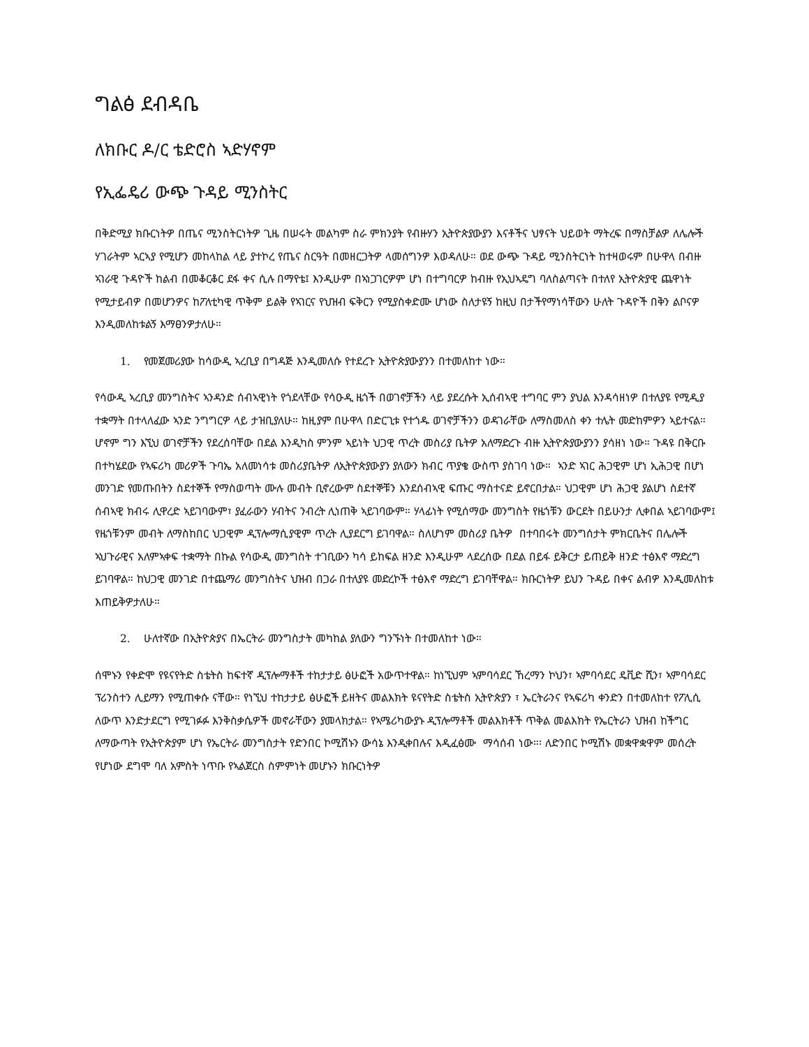ግልፅ ደብዳቤ
ለክቡር ዶ/ር ቴድሮስ ኣድሃኖም
የኢፌዴሪ ውጭ ጉዳይ ሚንስትር
በቅድሚያ ክቡርነትዎ በጤና ሚንስትርነትዎ ጊዜ በሠሩት መልካም ስራ ምክንያት የብዙሃን ኢትዮጵያውያን እናቶችና ህፃናት ህይወት ማትረፍ በማስቻልዎ ለሌሎች ሃገራትም ኣርኣያ የሚሆን መከላከል ላይ ያተኮረ የጤና ስርዓት በመዘርጋትዎ ላመሰግንዎ እወዳለሁ። ወደ ውጭ ጉዳይ ሚንስትርነት ከተዛወሩም በሁዋላ በብዙ ኣገራዊ ጉዳዮች ከልብ በመቆርቆር ደፋ ቀና ሲሉ በማየቴ፤ እንዲሁም በኣነጋገርዎም ሆነ በተግባርዎ ከብዙ የኢህኣዴግ ባለስልጣናት በተለየ ኢትዮጵያዊ ጨዋነት የሚታይብዎ በመሆንዎና ከፖለቲካዊ ጥቅም ይልቅ የኣገርና የህዝብ ፍቅርን የሚያስቀድሙ ሆነው ስለታዩኝ ከዚህ በታችየማነሳቸውን ሁለት ጉዳዮች በቅን ልቦናዎ እንዲመለከቱልኝ እማፀንዎታለሁ።
1. የመጀመሪያው ከሳውዲ ኣረቢያ በግዳጅ እንዲመለሱ የተደረጉ ኢትዮጵያውያንን በተመለከተ ነው።
የሳውዲ ኣረቢያ መንግስትና ኣንዳንድ ሰብኣዊነት የጎደላቸው የሳዑዲ ዜጎች በወገኖቻችን ላይ ያደረሱት ኢሰብኣዊ ተግባር ምን ያህል እንዳሳዘነዎ በተለያዩ የሚዲያ ተቋማት በተላለፈው ኣንድ ንግግርዎ ላይ ታዝቢያለሁ። ከዚያም በሁዋላ በድርጊቱ የተጎዱ ወገኖቻችንን ወዳገራቸው ለማስመለስ ቀን ተሌት መድከምዎን ኣይተናል። ሆኖም ግን እኚህ ወገኖቻችን የደረሰባቸው በደል እንዲካስ ምንም ኣይነት ህጋዊ ጥረት መስሪያ ቤትዎ አለማድረጉ ብዙ ኢትዮጵያውያንን ያሳዘነ ነው። ጉዳዩ በቅርቡ በተካሄደው የኣፍሪካ መሪዎች ጉባኤ አለመነሳቱ መስሪያቤትዎ ለኢትዮጵያውያን ያለውን ክብር ጥያቄ ውስጥ ያስገባ ነው። ኣንድ ኣገር ሕጋዊም ሆነ ኢሕጋዊ በሆነ መንገድ የመጡበትን ስደተኞች የማስወጣት ሙሉ መብት ቢኖረውም ስደተኞቹን እንደሰብኣዊ ፍጡር ማስተናድ ይኖርበታል። ህጋዊም ሆነ ሕጋዊ ያልሆነ ስደተኛ ሰብኣዊ ክብሩ ሊዋረድ ኣይገባውም፣ ያፈራውን ሃብትና ንብረት ሊነጠቅ ኣይገባውም። ሃላፊነት የሚሰማው መንግስት የዜጎቹን ውርደት በይሁንታ ሊቀበል ኣይገባውም፤ የዜጎቹንም መብት ለማስከበር ህጋዊም ዲፕሎማሲያዊም ጥረት ሊያደርግ ይገባዋል። ስለሆነም መስሪያ ቤትዎ በተባበሩት መንግሰታት ምክርቤትና በሌሎች ኣህጉራዊና አለምኣቀፍ ተቋማት በኩል የሳውዲ መንግስት ተገቢውን ካሳ ይከፍል ዘንድ እንዲሁም ላደረሰው በደል በይፋ ይቅርታ ይጠይቅ ዘንድ ተፅእኖ ማድረግ ይገባዋል። ከህጋዊ መንገድ በተጨማሪ መንግስትና ህዝብ በጋራ በተለያዩ መድረኮች ተፅእኖ ማድረግ ይገባቸዋል። ክቡርነትዎ ይህን ጉዳይ በቀና ልብዎ እንዲመለከቱ እጠይቅዎታለሁ።
2. ሁለተኛው በኢትዮጵያና በኤርትራ መንግስታት መካከል ያለውን ግንኙነት በተመለከተ ነው።
ሰሞኑን የቀድሞ የዩናየትድ ስቴትስ ከፍተኛ ዲፕሎማቶች ተከታታይ ፅሁፎች አውጥተዋል። ከነኚህም ኣምባሳደር ኸረማን ኮህን፣ ኣምባሳደር ዴቪድ ሺን፣ ኣምባሳደር ፕሪንስተን ሊይማን የሚጠቀሱ ናቸው። የነኚህ ተከታታይ ፅሁፎች ይዘትና መልእክት ዩናየትድ ስቴትስ ኢትዮጵያን ፣ ኤርትራንና የኣፍሪካ ቀንድን በተመለከተ የፖሊሲ ለውጥ እንድታደርግ የሚገፉፉ እንቅስቃሴዎች መኖራቸውን ያመላክታል። የኣሜሪካውያኑ ዲፕሎማቶች መልእክቶች ጥቅል መልእክት የኤርትራን ህዝብ ከችግር ለማውጣት የኢትዮጵያም ሆነ የኤርትራ መንግስታት የድንበር ኮሚሽኑን ውሳኔ እንዲቀበሉና እዲፈፅሙ ማሳሰብ ነው።፡ ለድንበር ኮሚሽኑ መቋዋቋዋም መሰረት የሆነው ደግሞ ባለ አምስት ነጥቡ የኣልጀርስ ስምምነት መሆኑን ክቡርነትዎ